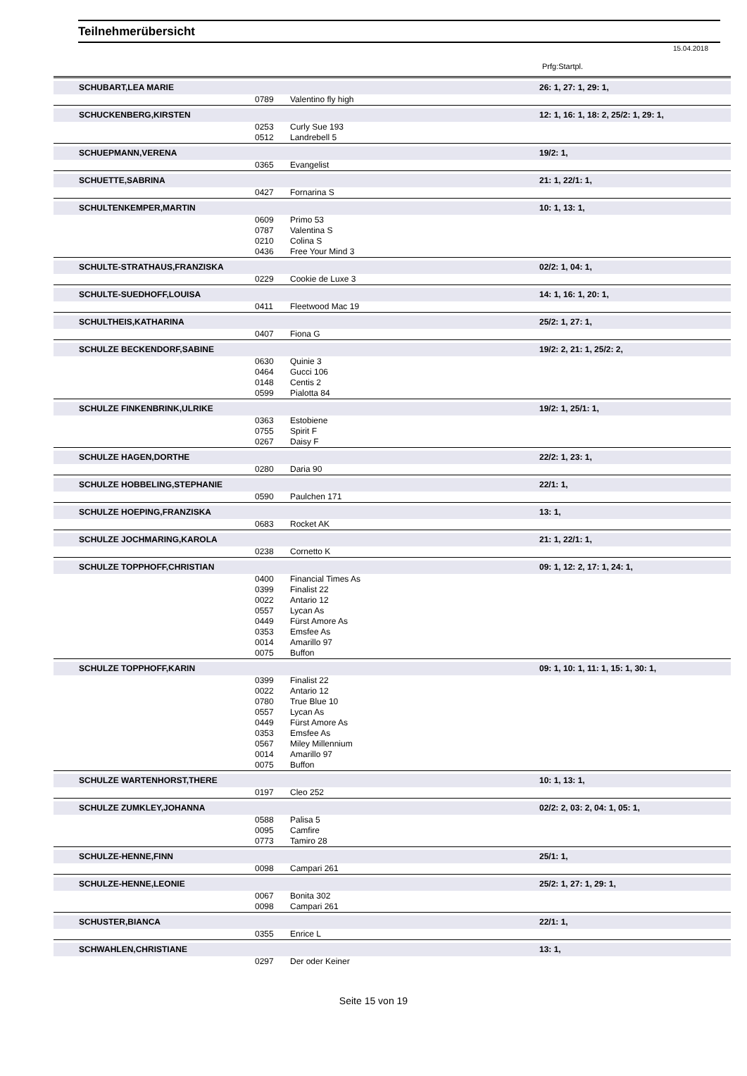Teilnehmerübersicht
15.04.2018
Prfg:Startpl.
| SCHUBART,LEA MARIE | | | 26: 1, 27: 1, 29: 1, |
| | 0789 | Valentino fly high | |
| SCHUCKENBERG,KIRSTEN | | | 12: 1, 16: 1, 18: 2, 25/2: 1, 29: 1, |
| | 0253 | Curly Sue 193 | |
| | 0512 | Landrebell 5 | |
| SCHUEPMANN,VERENA | | | 19/2: 1, |
| | 0365 | Evangelist | |
| SCHUETTE,SABRINA | | | 21: 1, 22/1: 1, |
| | 0427 | Fornarina S | |
| SCHULTENKEMPER,MARTIN | | | 10: 1, 13: 1, |
| | 0609 | Primo 53 | |
| | 0787 | Valentina S | |
| | 0210 | Colina S | |
| | 0436 | Free Your Mind 3 | |
| SCHULTE-STRATHAUS,FRANZISKA | | | 02/2: 1, 04: 1, |
| | 0229 | Cookie de Luxe 3 | |
| SCHULTE-SUEDHOFF,LOUISA | | | 14: 1, 16: 1, 20: 1, |
| | 0411 | Fleetwood Mac 19 | |
| SCHULTHEIS,KATHARINA | | | 25/2: 1, 27: 1, |
| | 0407 | Fiona G | |
| SCHULZE BECKENDORF,SABINE | | | 19/2: 2, 21: 1, 25/2: 2, |
| | 0630 | Quinie 3 | |
| | 0464 | Gucci 106 | |
| | 0148 | Centis 2 | |
| | 0599 | Pialotta 84 | |
| SCHULZE FINKENBRINK,ULRIKE | | | 19/2: 1, 25/1: 1, |
| | 0363 | Estobiene | |
| | 0755 | Spirit F | |
| | 0267 | Daisy F | |
| SCHULZE HAGEN,DORTHE | | | 22/2: 1, 23: 1, |
| | 0280 | Daria 90 | |
| SCHULZE HOBBELING,STEPHANIE | | | 22/1: 1, |
| | 0590 | Paulchen 171 | |
| SCHULZE HOEPING,FRANZISKA | | | 13: 1, |
| | 0683 | Rocket AK | |
| SCHULZE JOCHMARING,KAROLA | | | 21: 1, 22/1: 1, |
| | 0238 | Cornetto K | |
| SCHULZE TOPPHOFF,CHRISTIAN | | | 09: 1, 12: 2, 17: 1, 24: 1, |
| | 0400 | Financial Times As | |
| | 0399 | Finalist 22 | |
| | 0022 | Antario 12 | |
| | 0557 | Lycan As | |
| | 0449 | Fürst Amore As | |
| | 0353 | Emsfee As | |
| | 0014 | Amarillo 97 | |
| | 0075 | Buffon | |
| SCHULZE TOPPHOFF,KARIN | | | 09: 1, 10: 1, 11: 1, 15: 1, 30: 1, |
| | 0399 | Finalist 22 | |
| | 0022 | Antario 12 | |
| | 0780 | True Blue 10 | |
| | 0557 | Lycan As | |
| | 0449 | Fürst Amore As | |
| | 0353 | Emsfee As | |
| | 0567 | Miley Millennium | |
| | 0014 | Amarillo 97 | |
| | 0075 | Buffon | |
| SCHULZE WARTENHORST,THERE | | | 10: 1, 13: 1, |
| | 0197 | Cleo 252 | |
| SCHULZE ZUMKLEY,JOHANNA | | | 02/2: 2, 03: 2, 04: 1, 05: 1, |
| | 0588 | Palisa 5 | |
| | 0095 | Camfire | |
| | 0773 | Tamiro 28 | |
| SCHULZE-HENNE,FINN | | | 25/1: 1, |
| | 0098 | Campari 261 | |
| SCHULZE-HENNE,LEONIE | | | 25/2: 1, 27: 1, 29: 1, |
| | 0067 | Bonita 302 | |
| | 0098 | Campari 261 | |
| SCHUSTER,BIANCA | | | 22/1: 1, |
| | 0355 | Enrice L | |
| SCHWAHLEN,CHRISTIANE | | | 13: 1, |
| | 0297 | Der oder Keiner | |
Seite 15 von 19